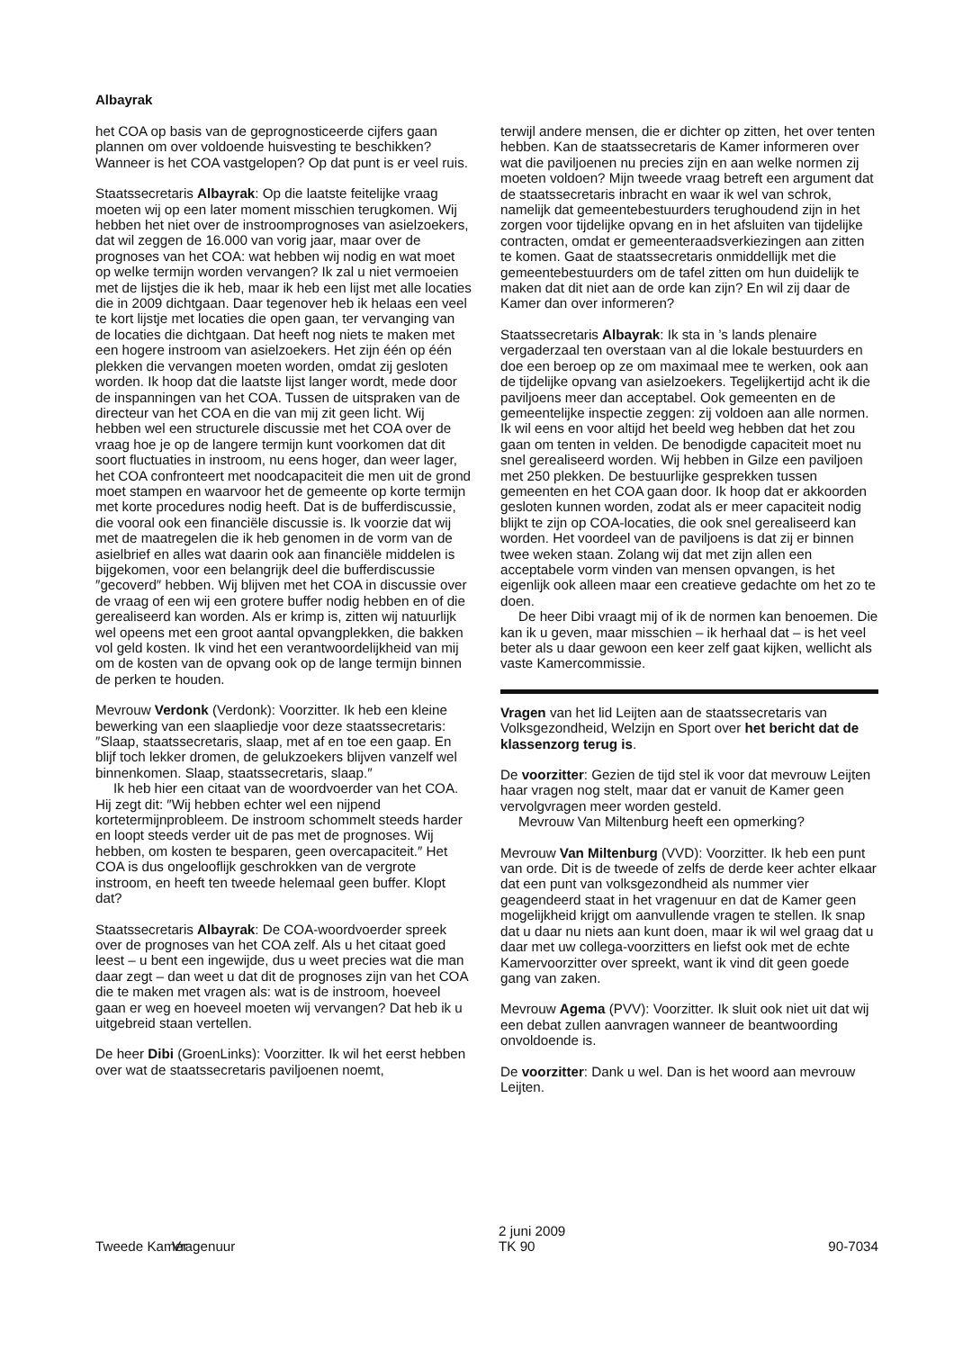Albayrak
het COA op basis van de geprognosticeerde cijfers gaan plannen om over voldoende huisvesting te beschikken? Wanneer is het COA vastgelopen? Op dat punt is er veel ruis.
Staatssecretaris Albayrak: Op die laatste feitelijke vraag moeten wij op een later moment misschien terugkomen. Wij hebben het niet over de instroomprognoses van asielzoekers, dat wil zeggen de 16.000 van vorig jaar, maar over de prognoses van het COA: wat hebben wij nodig en wat moet op welke termijn worden vervangen? Ik zal u niet vermoeien met de lijstjes die ik heb, maar ik heb een lijst met alle locaties die in 2009 dichtgaan. Daar tegenover heb ik helaas een veel te kort lijstje met locaties die open gaan, ter vervanging van de locaties die dichtgaan. Dat heeft nog niets te maken met een hogere instroom van asielzoekers. Het zijn één op één plekken die vervangen moeten worden, omdat zij gesloten worden. Ik hoop dat die laatste lijst langer wordt, mede door de inspanningen van het COA. Tussen de uitspraken van de directeur van het COA en die van mij zit geen licht. Wij hebben wel een structurele discussie met het COA over de vraag hoe je op de langere termijn kunt voorkomen dat dit soort fluctuaties in instroom, nu eens hoger, dan weer lager, het COA confronteert met noodcapaciteit die men uit de grond moet stampen en waarvoor het de gemeente op korte termijn met korte procedures nodig heeft. Dat is de bufferdiscussie, die vooral ook een financiële discussie is. Ik voorzie dat wij met de maatregelen die ik heb genomen in de vorm van de asielbrief en alles wat daarin ook aan financiële middelen is bijgekomen, voor een belangrijk deel die bufferdiscussie ″gecoverd″ hebben. Wij blijven met het COA in discussie over de vraag of een wij een grotere buffer nodig hebben en of die gerealiseerd kan worden. Als er krimp is, zitten wij natuurlijk wel opeens met een groot aantal opvangplekken, die bakken vol geld kosten. Ik vind het een verantwoordelijkheid van mij om de kosten van de opvang ook op de lange termijn binnen de perken te houden.
Mevrouw Verdonk (Verdonk): Voorzitter. Ik heb een kleine bewerking van een slaapliedje voor deze staatssecretaris: ″Slaap, staatssecretaris, slaap, met af en toe een gaap. En blijf toch lekker dromen, de gelukzoekers blijven vanzelf wel binnenkomen. Slaap, staatssecretaris, slaap.″
Ik heb hier een citaat van de woordvoerder van het COA. Hij zegt dit: ″Wij hebben echter wel een nijpend kortetermijnprobleem. De instroom schommelt steeds harder en loopt steeds verder uit de pas met de prognoses. Wij hebben, om kosten te besparen, geen overcapaciteit.″ Het COA is dus ongelooflijk geschrokken van de vergrote instroom, en heeft ten tweede helemaal geen buffer. Klopt dat?
Staatssecretaris Albayrak: De COA-woordvoerder spreek over de prognoses van het COA zelf. Als u het citaat goed leest – u bent een ingewijde, dus u weet precies wat die man daar zegt – dan weet u dat dit de prognoses zijn van het COA die te maken met vragen als: wat is de instroom, hoeveel gaan er weg en hoeveel moeten wij vervangen? Dat heb ik u uitgebreid staan vertellen.
De heer Dibi (GroenLinks): Voorzitter. Ik wil het eerst hebben over wat de staatssecretaris paviljoenen noemt,
terwijl andere mensen, die er dichter op zitten, het over tenten hebben. Kan de staatssecretaris de Kamer informeren over wat die paviljoenen nu precies zijn en aan welke normen zij moeten voldoen? Mijn tweede vraag betreft een argument dat de staatssecretaris inbracht en waar ik wel van schrok, namelijk dat gemeentebestuurders terughoudend zijn in het zorgen voor tijdelijke opvang en in het afsluiten van tijdelijke contracten, omdat er gemeenteraadsverkiezingen aan zitten te komen. Gaat de staatssecretaris onmiddellijk met die gemeentebestuurders om de tafel zitten om hun duidelijk te maken dat dit niet aan de orde kan zijn? En wil zij daar de Kamer dan over informeren?
Staatssecretaris Albayrak: Ik sta in ’s lands plenaire vergaderzaal ten overstaan van al die lokale bestuurders en doe een beroep op ze om maximaal mee te werken, ook aan de tijdelijke opvang van asielzoekers. Tegelijkertijd acht ik die paviljoens meer dan acceptabel. Ook gemeenten en de gemeentelijke inspectie zeggen: zij voldoen aan alle normen. Ik wil eens en voor altijd het beeld weg hebben dat het zou gaan om tenten in velden. De benodigde capaciteit moet nu snel gerealiseerd worden. Wij hebben in Gilze een paviljoen met 250 plekken. De bestuurlijke gesprekken tussen gemeenten en het COA gaan door. Ik hoop dat er akkoorden gesloten kunnen worden, zodat als er meer capaciteit nodig blijkt te zijn op COA-locaties, die ook snel gerealiseerd kan worden. Het voordeel van de paviljoens is dat zij er binnen twee weken staan. Zolang wij dat met zijn allen een acceptabele vorm vinden van mensen opvangen, is het eigenlijk ook alleen maar een creatieve gedachte om het zo te doen.
De heer Dibi vraagt mij of ik de normen kan benoemen. Die kan ik u geven, maar misschien – ik herhaal dat – is het veel beter als u daar gewoon een keer zelf gaat kijken, wellicht als vaste Kamercommissie.
Vragen van het lid Leijten aan de staatssecretaris van Volksgezondheid, Welzijn en Sport over het bericht dat de klassenzorg terug is.
De voorzitter: Gezien de tijd stel ik voor dat mevrouw Leijten haar vragen nog stelt, maar dat er vanuit de Kamer geen vervolgvragen meer worden gesteld.
Mevrouw Van Miltenburg heeft een opmerking?
Mevrouw Van Miltenburg (VVD): Voorzitter. Ik heb een punt van orde. Dit is de tweede of zelfs de derde keer achter elkaar dat een punt van volksgezondheid als nummer vier geagendeerd staat in het vragenuur en dat de Kamer geen mogelijkheid krijgt om aanvullende vragen te stellen. Ik snap dat u daar nu niets aan kunt doen, maar ik wil wel graag dat u daar met uw collega-voorzitters en liefst ook met de echte Kamervoorzitter over spreekt, want ik vind dit geen goede gang van zaken.
Mevrouw Agema (PVV): Voorzitter. Ik sluit ook niet uit dat wij een debat zullen aanvragen wanneer de beantwoording onvoldoende is.
De voorzitter: Dank u wel. Dan is het woord aan mevrouw Leijten.
Tweede Kamer Vragenuur
2 juni 2009
TK 90
90-7034